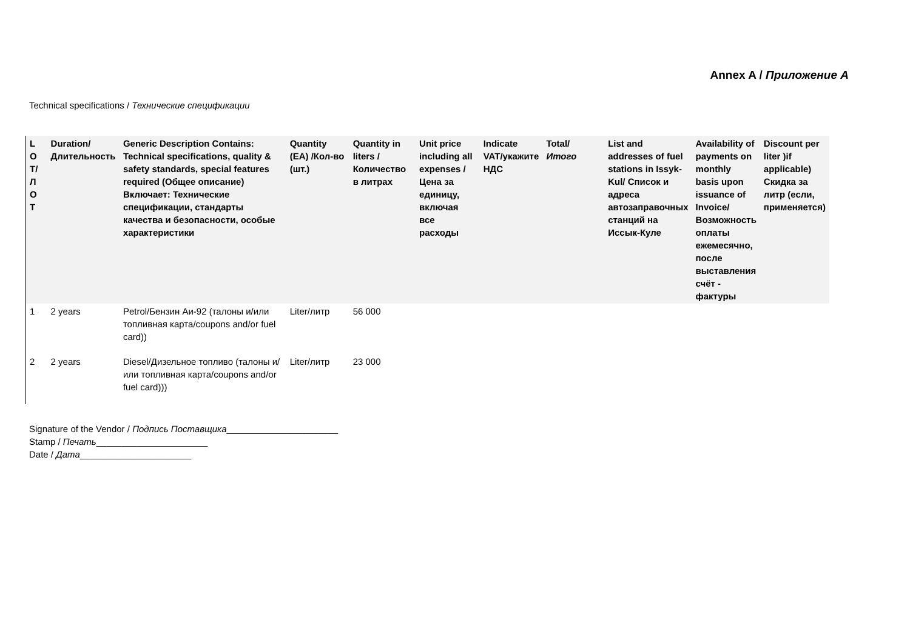Annex A / Приложение А
Technical specifications / Технические спецификации
| L O T/ Л О Т | Duration/Длительность | Generic Description Contains: Technical specifications, quality & safety standards, special features required (Общее описание) Включает: Технические спецификации, стандарты качества и безопасности, особые характеристики | Quantity (EA) /Кол-во (шт.) | Quantity in liters /Количество в литрах | Unit price including all expenses /Цена за единицу, включая все расходы | Indicate VAT/укажите НДС | Total/ Итого | List and addresses of fuel stations in Issyk-Kul/ Список и адреса автозаправочных станций на Иссык-Куле | Availability of payments on monthly basis upon issuance of Invoice/ Возможность оплаты ежемесячно, после выставления счёт - фактуры | Discount per liter )if applicable) Скидка за литр (если, применяется) |
| --- | --- | --- | --- | --- | --- | --- | --- | --- | --- | --- |
| 1 | 2 years | Petrol/Бензин Аи-92 (талоны и/или топливная карта/coupons and/or fuel card)) | Liter/литр | 56 000 | | | | | | |
| 2 | 2 years | Diesel/Дизельное топливо (талоны и/или топливная карта/coupons and/or fuel card))) | Liter/литр | 23 000 | | | | | | |
Signature of the Vendor / Подпись Поставщика______________________
Stamp / Печать______________________
Date / Дата______________________